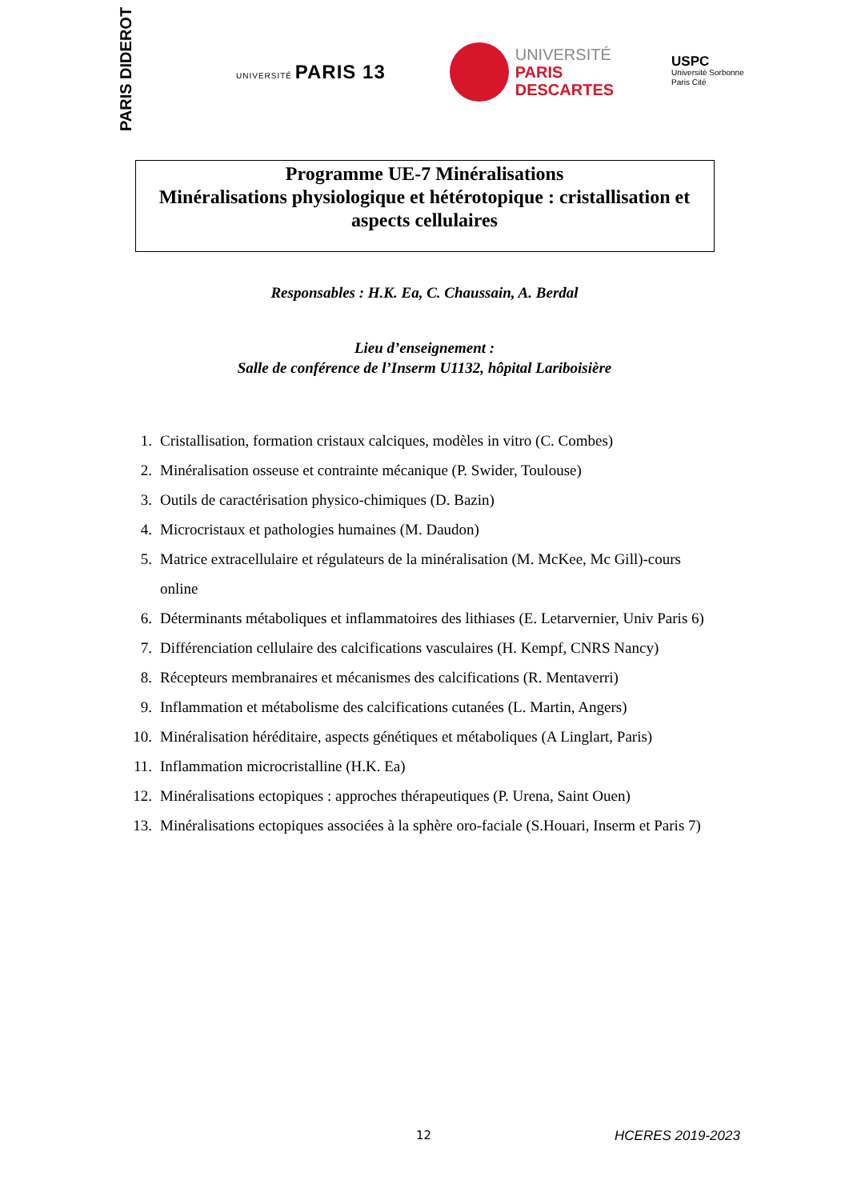PARIS DIDEROT
UNIVERSITÉ PARIS 13
UNIVERSITÉ
PARIS
DESCARTES
USPC
Université Sorbonne
Paris Cité
Programme UE-7 Minéralisations
Minéralisations physiologique et hétérotopique : cristallisation et aspects cellulaires
Responsables : H.K. Ea, C. Chaussain, A. Berdal
Lieu d’enseignement :
Salle de conférence de l’Inserm U1132, hôpital Lariboisière
1. Cristallisation, formation cristaux calciques, modèles in vitro (C. Combes)
2. Minéralisation osseuse et contrainte mécanique (P. Swider, Toulouse)
3. Outils de caractérisation physico-chimiques (D. Bazin)
4. Microcristaux et pathologies humaines (M. Daudon)
5. Matrice extracellulaire et régulateurs de la minéralisation (M. McKee, Mc Gill)-cours online
6. Déterminants métaboliques et inflammatoires des lithiases (E. Letarvernier, Univ Paris 6)
7. Différenciation cellulaire des calcifications vasculaires (H. Kempf, CNRS Nancy)
8. Récepteurs membranaires et mécanismes des calcifications (R. Mentaverri)
9. Inflammation et métabolisme des calcifications cutanées (L. Martin, Angers)
10. Minéralisation héréditaire, aspects génétiques et métaboliques (A Linglart, Paris)
11. Inflammation microcristalline (H.K. Ea)
12. Minéralisations ectopiques : approches thérapeutiques (P. Urena, Saint Ouen)
13. Minéralisations ectopiques associées à la sphère oro-faciale (S.Houari, Inserm et Paris 7)
12 HCERES 2019-2023